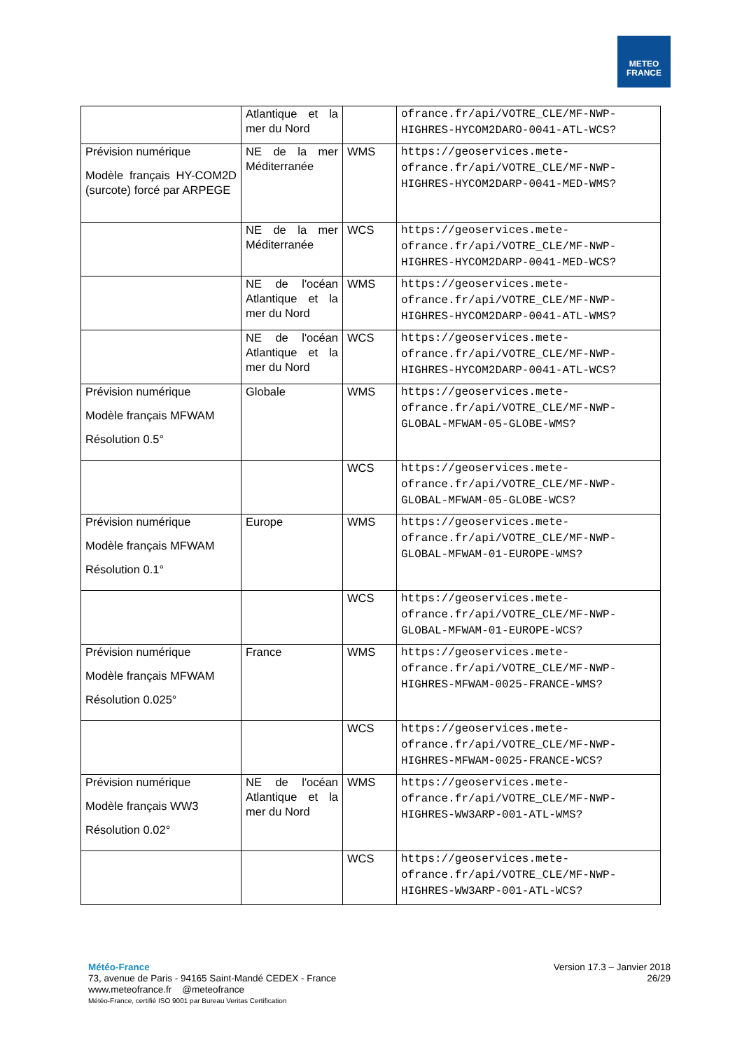METEO
FRANCE
| | Atlantique et la mer du Nord | | ofrance.fr/api/VOTRE_CLE/MF-NWP-HIGHRES-HYCOM2DARO-0041-ATL-WCS? |
| Prévision numérique Modèle français HY-COM2D (surcote) forcé par ARPEGE | NE de la mer Méditerranée | WMS | https://geoservices.mete-ofrance.fr/api/VOTRE_CLE/MF-NWP-HIGHRES-HYCOM2DARP-0041-MED-WMS? |
| | NE de la mer Méditerranée | WCS | https://geoservices.mete-ofrance.fr/api/VOTRE_CLE/MF-NWP-HIGHRES-HYCOM2DARP-0041-MED-WCS? |
| | NE de l'océan Atlantique et la mer du Nord | WMS | https://geoservices.mete-ofrance.fr/api/VOTRE_CLE/MF-NWP-HIGHRES-HYCOM2DARP-0041-ATL-WMS? |
| | NE de l'océan Atlantique et la mer du Nord | WCS | https://geoservices.mete-ofrance.fr/api/VOTRE_CLE/MF-NWP-HIGHRES-HYCOM2DARP-0041-ATL-WCS? |
| Prévision numérique Modèle français MFWAM Résolution 0.5° | Globale | WMS | https://geoservices.mete-ofrance.fr/api/VOTRE_CLE/MF-NWP-GLOBAL-MFWAM-05-GLOBE-WMS? |
| | | WCS | https://geoservices.mete-ofrance.fr/api/VOTRE_CLE/MF-NWP-GLOBAL-MFWAM-05-GLOBE-WCS? |
| Prévision numérique Modèle français MFWAM Résolution 0.1° | Europe | WMS | https://geoservices.mete-ofrance.fr/api/VOTRE_CLE/MF-NWP-GLOBAL-MFWAM-01-EUROPE-WMS? |
| | | WCS | https://geoservices.mete-ofrance.fr/api/VOTRE_CLE/MF-NWP-GLOBAL-MFWAM-01-EUROPE-WCS? |
| Prévision numérique Modèle français MFWAM Résolution 0.025° | France | WMS | https://geoservices.mete-ofrance.fr/api/VOTRE_CLE/MF-NWP-HIGHRES-MFWAM-0025-FRANCE-WMS? |
| | | WCS | https://geoservices.mete-ofrance.fr/api/VOTRE_CLE/MF-NWP-HIGHRES-MFWAM-0025-FRANCE-WCS? |
| Prévision numérique Modèle français WW3 Résolution 0.02° | NE de l'océan Atlantique et la mer du Nord | WMS | https://geoservices.mete-ofrance.fr/api/VOTRE_CLE/MF-NWP-HIGHRES-WW3ARP-001-ATL-WMS? |
| | | WCS | https://geoservices.mete-ofrance.fr/api/VOTRE_CLE/MF-NWP-HIGHRES-WW3ARP-001-ATL-WCS? |
Version 17.3 – Janvier 2018
26/29
Météo-France
73, avenue de Paris - 94165 Saint-Mandé CEDEX - France
www.meteofrance.fr @meteofrance
Météo-France, certifié ISO 9001 par Bureau Veritas Certification